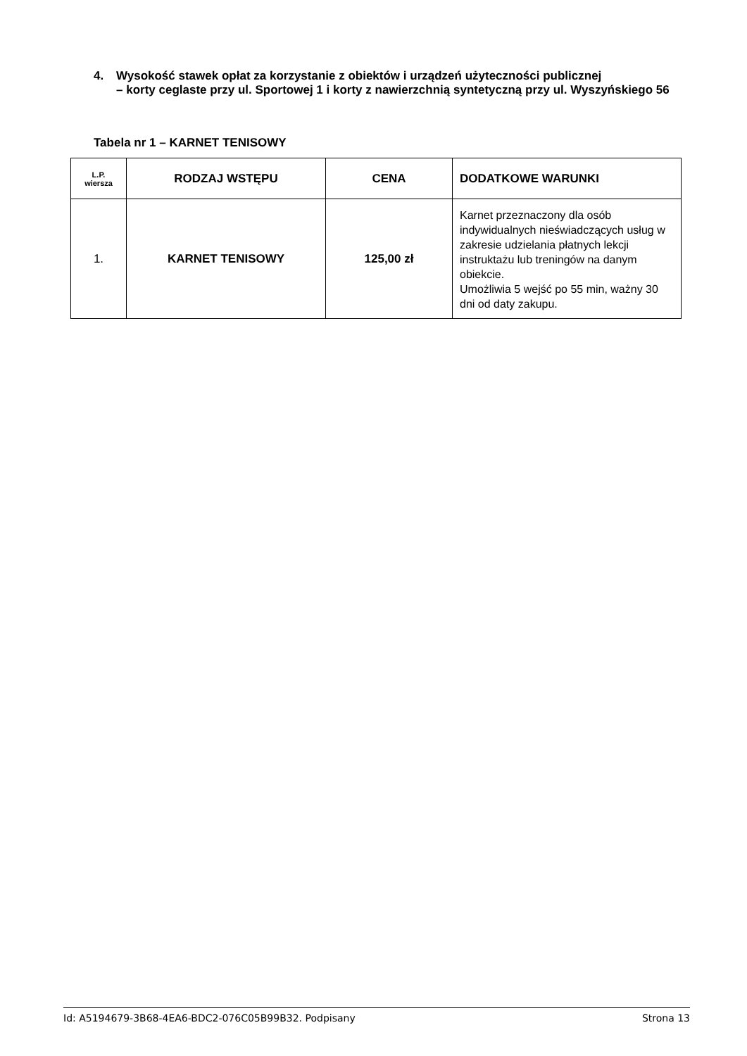4. Wysokość stawek opłat za korzystanie z obiektów i urządzeń użyteczności publicznej
– korty ceglaste przy ul. Sportowej 1 i korty z nawierzchnią syntetyczną przy ul. Wyszyńskiego 56
Tabela nr 1 – KARNET TENISOWY
| L.P. wiersza | RODZAJ WSTĘPU | CENA | DODATKOWE WARUNKI |
| --- | --- | --- | --- |
| 1. | KARNET TENISOWY | 125,00 zł | Karnet przeznaczony dla osób indywidualnych nieświadczących usług w zakresie udzielania płatnych lekcji instruktażu lub treningów na danym obiekcie. Umożliwia 5 wejść po 55 min, ważny 30 dni od daty zakupu. |
Id: A5194679-3B68-4EA6-BDC2-076C05B99B32. Podpisany Strona 13